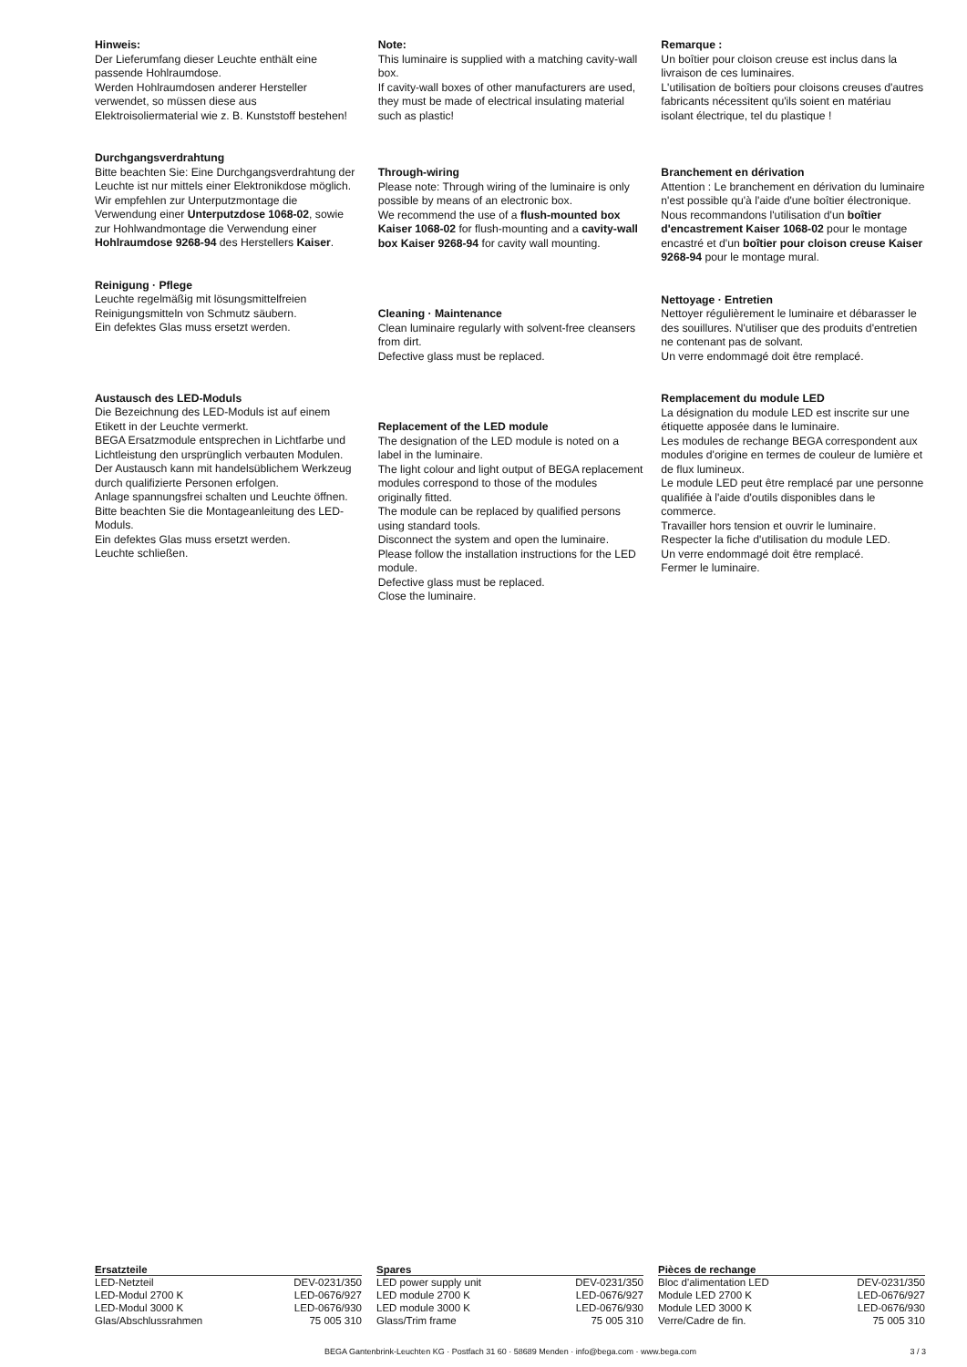Hinweis:
Der Lieferumfang dieser Leuchte enthält eine passende Hohlraumdose.
Werden Hohlraumdosen anderer Hersteller verwendet, so müssen diese aus Elektroisoliermaterial wie z. B. Kunststoff bestehen!
Durchgangsverdrahtung
Bitte beachten Sie: Eine Durchgangs­verdrahtung der Leuchte ist nur mittels einer Elektronikdose möglich.
Wir empfehlen zur Unterputzmontage die Verwendung einer Unterputzdose 1068-02, sowie zur Hohlwandmontage die Verwendung einer Hohlraumdose 9268-94 des Herstellers Kaiser.
Reinigung · Pflege
Leuchte regelmäßig mit lösungsmittelfreien Reinigungsmitteln von Schmutz säubern.
Ein defektes Glas muss ersetzt werden.
Austausch des LED-Moduls
Die Bezeichnung des LED-Moduls ist auf einem Etikett in der Leuchte vermerkt.
BEGA Ersatzmodule entsprechen in Lichtfarbe und Lichtleistung den ursprünglich verbauten Modulen.
Der Austausch kann mit handelsüblichem Werkzeug durch qualifizierte Personen erfolgen.
Anlage spannungsfrei schalten und Leuchte öffnen.
Bitte beachten Sie die Montageanleitung des LED-Moduls.
Ein defektes Glas muss ersetzt werden.
Leuchte schließen.
Note:
This luminaire is supplied with a matching cavity-wall box.
If cavity-wall boxes of other manufacturers are used, they must be made of electrical insulating material such as plastic!
Through-wiring
Please note: Through wiring of the luminaire is only possible by means of an electronic box.
We recommend the use of a flush-mounted box Kaiser 1068-02 for flush-mounting and a cavity-wall box Kaiser 9268-94 for cavity wall mounting.
Cleaning · Maintenance
Clean luminaire regularly with solvent-free cleansers from dirt.
Defective glass must be replaced.
Replacement of the LED module
The designation of the LED module is noted on a label in the luminaire.
The light colour and light output of BEGA replacement modules correspond to those of the modules originally fitted.
The module can be replaced by qualified persons using standard tools.
Disconnect the system and open the luminaire.
Please follow the installation instructions for the LED module.
Defective glass must be replaced.
Close the luminaire.
Remarque :
Un boîtier pour cloison creuse est inclus dans la livraison de ces luminaires.
L'utilisation de boîtiers pour cloisons creuses d'autres fabricants nécessitent qu'ils soient en matériau isolant électrique, tel du plastique !
Branchement en dérivation
Attention : Le branchement en dérivation du luminaire n'est possible qu'à l'aide d'une boîtier électronique.
Nous recommandons l'utilisation d'un boîtier d'encastrement Kaiser 1068-02 pour le montage encastré et d'un boîtier pour cloison creuse Kaiser 9268-94 pour le montage mural.
Nettoyage · Entretien
Nettoyer régulièrement le luminaire et débarasser le des souillures. N'utiliser que des produits d'entretien ne contenant pas de solvant.
Un verre endommagé doit être remplacé.
Remplacement du module LED
La désignation du module LED est inscrite sur une étiquette apposée dans le luminaire.
Les modules de rechange BEGA correspondent aux modules d'origine en termes de couleur de lumière et de flux lumineux.
Le module LED peut être remplacé par une personne qualifiée à l'aide d'outils disponibles dans le commerce.
Travailler hors tension et ouvrir le luminaire.
Respecter la fiche d'utilisation du module LED.
Un verre endommagé doit être remplacé.
Fermer le luminaire.
| Ersatzteile | |
| --- | --- |
| LED-Netzteil | DEV-0231/350 |
| LED-Modul 2700 K | LED-0676/927 |
| LED-Modul 3000 K | LED-0676/930 |
| Glas/Abschlussrahmen | 75 005 310 |
| Spares | |
| --- | --- |
| LED power supply unit | DEV-0231/350 |
| LED module 2700 K | LED-0676/927 |
| LED module 3000 K | LED-0676/930 |
| Glass/Trim frame | 75 005 310 |
| Pièces de rechange | |
| --- | --- |
| Bloc d'alimentation LED | DEV-0231/350 |
| Module LED 2700 K | LED-0676/927 |
| Module LED 3000 K | LED-0676/930 |
| Verre/Cadre de fin. | 75 005 310 |
BEGA Gantenbrink-Leuchten KG · Postfach 31 60 · 58689 Menden · info@bega.com · www.bega.com 3 / 3